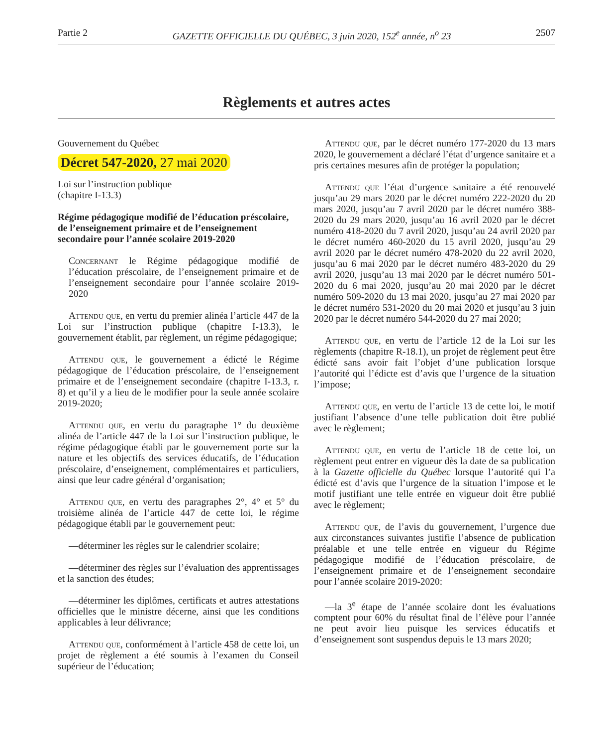Partie 2 GAZETTE OFFICIELLE DU QUÉBEC, 3 juin 2020, 152<sup>e</sup> année, n<sup>o</sup> 23 2507
Règlements et autres actes
Gouvernement du Québec
Décret 547-2020, 27 mai 2020
Loi sur l’instruction publique
(chapitre I-13.3)
Régime pédagogique modifié de l’éducation préscolaire, de l’enseignement primaire et de l’enseignement secondaire pour l’année scolaire 2019-2020
Concernant le Régime pédagogique modifié de l’éducation préscolaire, de l’enseignement primaire et de l’enseignement secondaire pour l’année scolaire 2019-2020
Attendu que, en vertu du premier alinéa l’article 447 de la Loi sur l’instruction publique (chapitre I-13.3), le gouvernement établit, par règlement, un régime pédagogique;
Attendu que, le gouvernement a édicté le Régime pédagogique de l’éducation préscolaire, de l’enseignement primaire et de l’enseignement secondaire (chapitre I-13.3, r. 8) et qu’il y a lieu de le modifier pour la seule année scolaire 2019-2020;
Attendu que, en vertu du paragraphe 1° du deuxième alinéa de l’article 447 de la Loi sur l’instruction publique, le régime pédagogique établi par le gouvernement porte sur la nature et les objectifs des services éducatifs, de l’éducation préscolaire, d’enseignement, complémentaires et particuliers, ainsi que leur cadre général d’organisation;
Attendu que, en vertu des paragraphes 2°, 4° et 5° du troisième alinéa de l’article 447 de cette loi, le régime pédagogique établi par le gouvernement peut:
—déterminer les règles sur le calendrier scolaire;
—déterminer des règles sur l’évaluation des apprentissages et la sanction des études;
—déterminer les diplômes, certificats et autres attestations officielles que le ministre décerne, ainsi que les conditions applicables à leur délivrance;
Attendu que, conformément à l’article 458 de cette loi, un projet de règlement a été soumis à l’examen du Conseil supérieur de l’éducation;
Attendu que, par le décret numéro 177-2020 du 13 mars 2020, le gouvernement a déclaré l’état d’urgence sanitaire et a pris certaines mesures afin de protéger la population;
Attendu que l’état d’urgence sanitaire a été renouvelé jusqu’au 29 mars 2020 par le décret numéro 222-2020 du 20 mars 2020, jusqu’au 7 avril 2020 par le décret numéro 388-2020 du 29 mars 2020, jusqu’au 16 avril 2020 par le décret numéro 418-2020 du 7 avril 2020, jusqu’au 24 avril 2020 par le décret numéro 460-2020 du 15 avril 2020, jusqu’au 29 avril 2020 par le décret numéro 478-2020 du 22 avril 2020, jusqu’au 6 mai 2020 par le décret numéro 483-2020 du 29 avril 2020, jusqu’au 13 mai 2020 par le décret numéro 501-2020 du 6 mai 2020, jusqu’au 20 mai 2020 par le décret numéro 509-2020 du 13 mai 2020, jusqu’au 27 mai 2020 par le décret numéro 531-2020 du 20 mai 2020 et jusqu’au 3 juin 2020 par le décret numéro 544-2020 du 27 mai 2020;
Attendu que, en vertu de l’article 12 de la Loi sur les règlements (chapitre R-18.1), un projet de règlement peut être édicté sans avoir fait l’objet d’une publication lorsque l’autorité qui l’édicte est d’avis que l’urgence de la situation l’impose;
Attendu que, en vertu de l’article 13 de cette loi, le motif justifiant l’absence d’une telle publication doit être publié avec le règlement;
Attendu que, en vertu de l’article 18 de cette loi, un règlement peut entrer en vigueur dès la date de sa publication à la Gazette officielle du Québec lorsque l’autorité qui l’a édicté est d’avis que l’urgence de la situation l’impose et le motif justifiant une telle entrée en vigueur doit être publié avec le règlement;
Attendu que, de l’avis du gouvernement, l’urgence due aux circonstances suivantes justifie l’absence de publication préalable et une telle entrée en vigueur du Régime pédagogique modifié de l’éducation préscolaire, de l’enseignement primaire et de l’enseignement secondaire pour l’année scolaire 2019-2020:
—la 3<sup>e</sup> étape de l’année scolaire dont les évaluations comptent pour 60% du résultat final de l’élève pour l’année ne peut avoir lieu puisque les services éducatifs et d’enseignement sont suspendus depuis le 13 mars 2020;